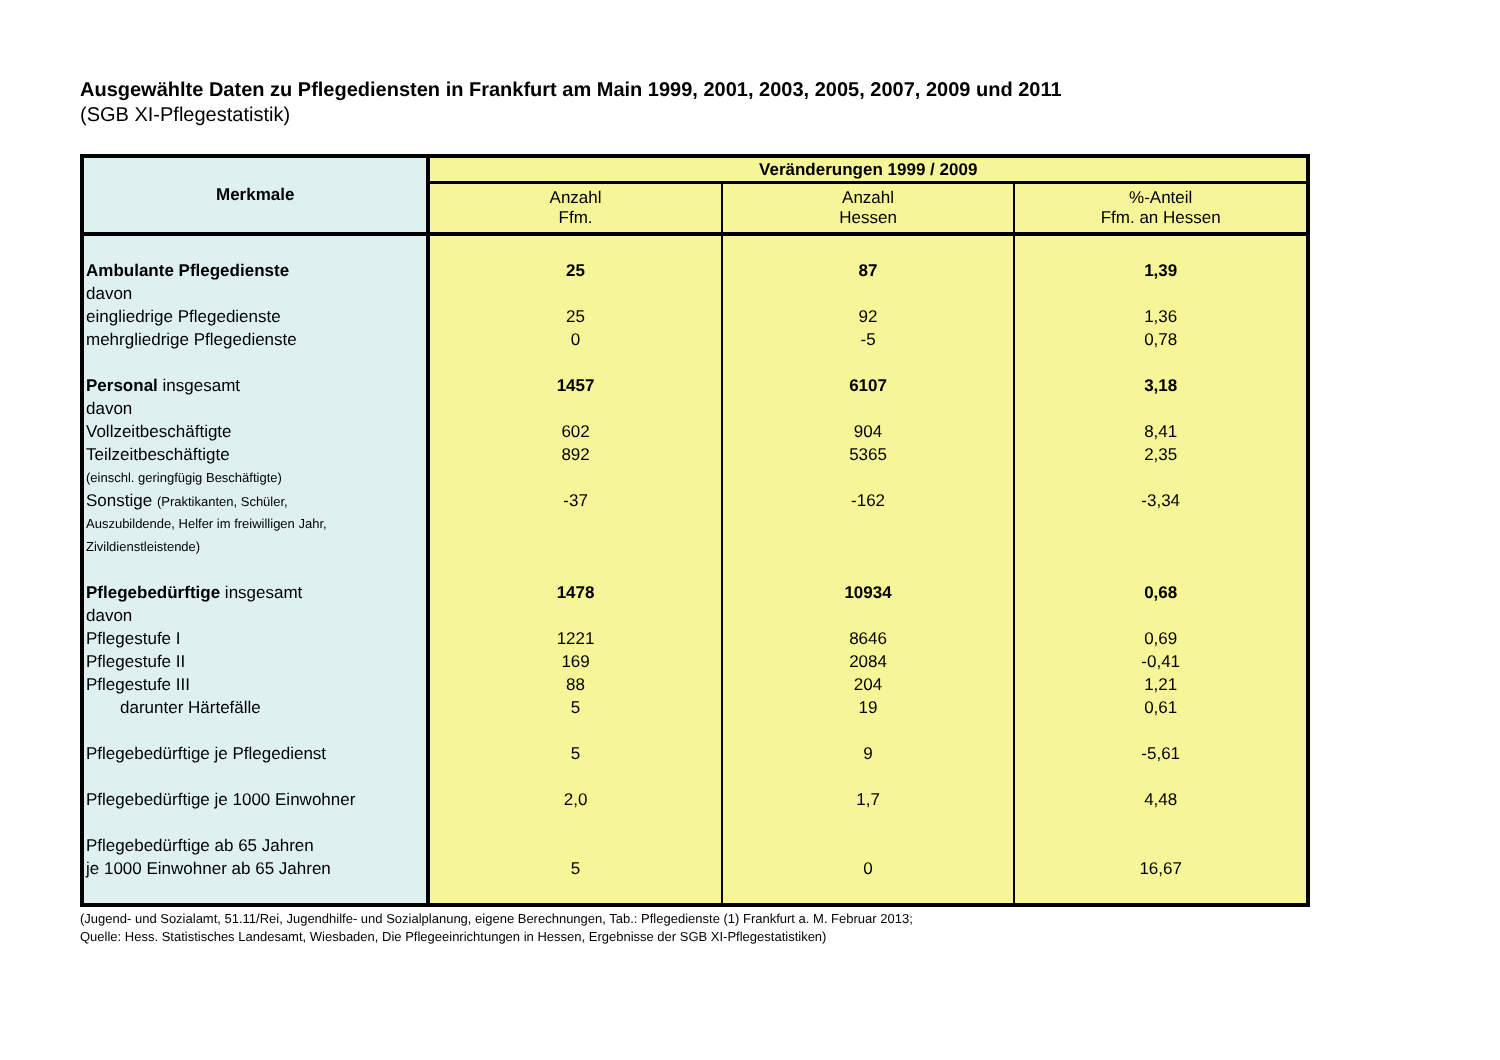Ausgewählte Daten zu Pflegediensten in Frankfurt am Main 1999, 2001, 2003, 2005, 2007, 2009 und 2011
(SGB XI-Pflegestatistik)
| Merkmale | Veränderungen 1999 / 2009 | | |
| --- | --- | --- | --- |
| | Anzahl Ffm. | Anzahl Hessen | %-Anteil Ffm. an Hessen |
| Ambulante Pflegedienste | 25 | 87 | 1,39 |
| davon | | | |
| eingliedrige Pflegedienste | 25 | 92 | 1,36 |
| mehrgliedrige Pflegedienste | 0 | -5 | 0,78 |
| Personal insgesamt | 1457 | 6107 | 3,18 |
| davon | | | |
| Vollzeitbeschäftigte | 602 | 904 | 8,41 |
| Teilzeitbeschäftigte | 892 | 5365 | 2,35 |
| (einschl. geringfügig Beschäftigte) | | | |
| Sonstige (Praktikanten, Schüler, | -37 | -162 | -3,34 |
| Auszubildende, Helfer im freiwilligen Jahr, | | | |
| Zivildienstleistende) | | | |
| Pflegebedürftige insgesamt | 1478 | 10934 | 0,68 |
| davon | | | |
| Pflegestufe I | 1221 | 8646 | 0,69 |
| Pflegestufe II | 169 | 2084 | -0,41 |
| Pflegestufe III | 88 | 204 | 1,21 |
| darunter Härtefälle | 5 | 19 | 0,61 |
| Pflegebedürftige je Pflegedienst | 5 | 9 | -5,61 |
| Pflegebedürftige je 1000 Einwohner | 2,0 | 1,7 | 4,48 |
| Pflegebedürftige ab 65 Jahren | | | |
| je 1000 Einwohner ab 65 Jahren | 5 | 0 | 16,67 |
(Jugend- und Sozialamt, 51.11/Rei, Jugendhilfe- und Sozialplanung, eigene Berechnungen, Tab.: Pflegedienste (1) Frankfurt a. M. Februar 2013;
Quelle: Hess. Statistisches Landesamt, Wiesbaden, Die Pflegeeinrichtungen in Hessen, Ergebnisse der SGB XI-Pflegestatistiken)